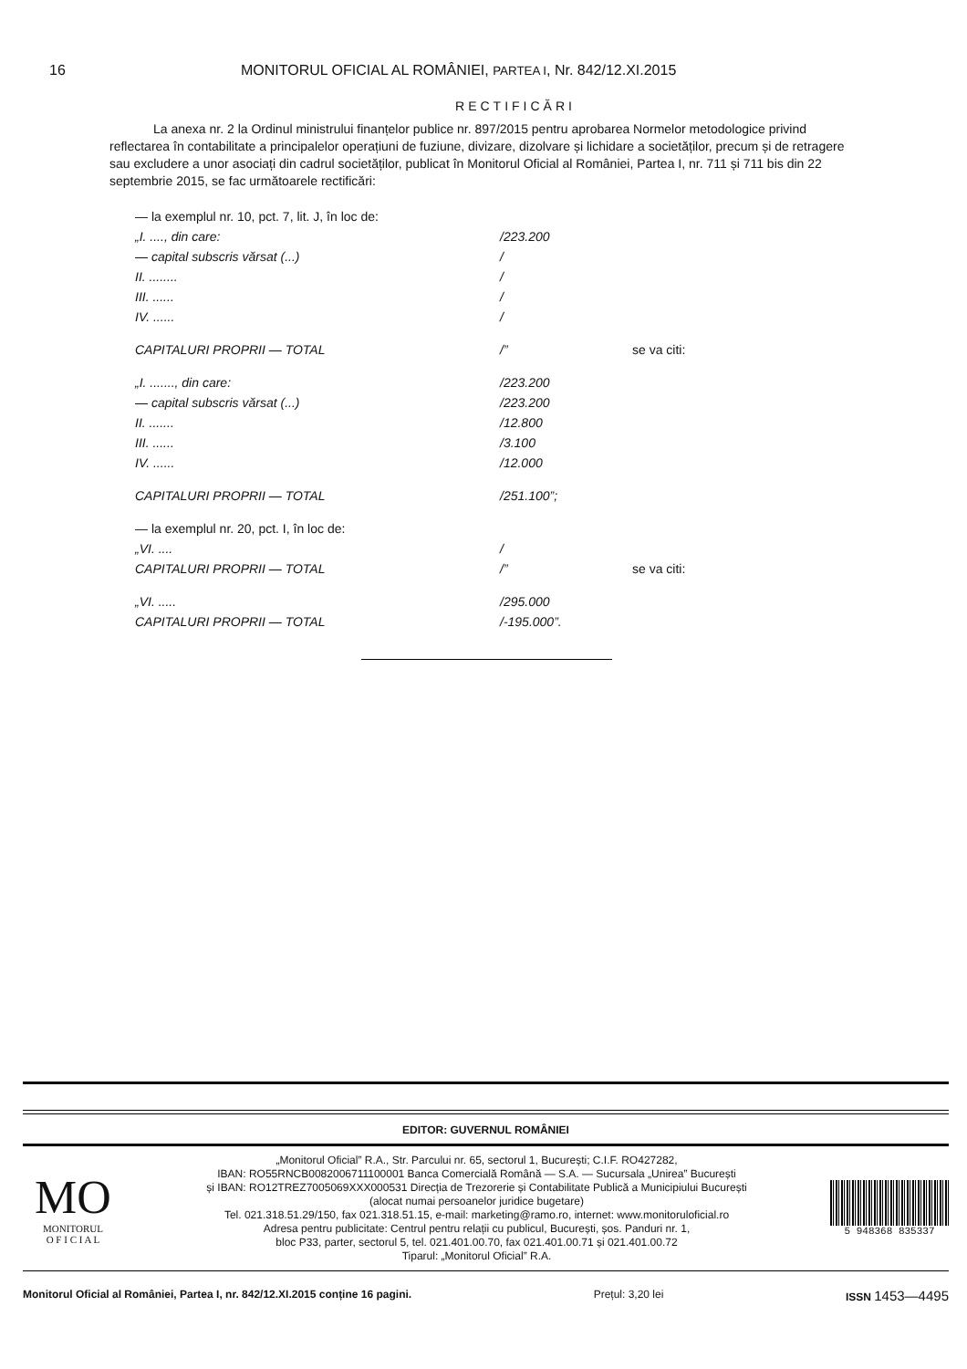16 MONITORUL OFICIAL AL ROMÂNIEI, PARTEA I, Nr. 842/12.XI.2015
RECTIFICĂRI
La anexa nr. 2 la Ordinul ministrului finanțelor publice nr. 897/2015 pentru aprobarea Normelor metodologice privind reflectarea în contabilitate a principalelor operațiuni de fuziune, divizare, dizolvare și lichidare a societăților, precum și de retragere sau excludere a unor asociați din cadrul societăților, publicat în Monitorul Oficial al României, Partea I, nr. 711 și 711 bis din 22 septembrie 2015, se fac următoarele rectificări:
| — la exemplul nr. 10, pct. 7, lit. J, în loc de: | | |
| „I. ...., din care: | /223.200 | |
| — capital subscris vărsat (...) | / | |
| II. ........ | / | |
| III. ...... | / | |
| IV. ...... | / | |
| CAPITALURI PROPRII — TOTAL | /” | se va citi: |
| „I. ......., din care: | /223.200 | |
| — capital subscris vărsat (...) | /223.200 | |
| II. ....... | /12.800 | |
| III. ...... | /3.100 | |
| IV. ...... | /12.000 | |
| CAPITALURI PROPRII — TOTAL | /251.100”; | |
| — la exemplul nr. 20, pct. I, în loc de: | | |
| „VI. .... | / | |
| CAPITALURI PROPRII — TOTAL | /” | se va citi: |
| „VI. ..... | /295.000 | |
| CAPITALURI PROPRII — TOTAL | /-195.000”. | |
EDITOR: GUVERNUL ROMÂNIEI
MO
MONITORUL
O F I C I A L
„Monitorul Oficial” R.A., Str. Parcului nr. 65, sectorul 1, București; C.I.F. RO427282,
IBAN: RO55RNCB0082006711100001 Banca Comercială Română — S.A. — Sucursala „Unirea” București
și IBAN: RO12TREZ7005069XXX000531 Direcția de Trezorerie și Contabilitate Publică a Municipiului București
(alocat numai persoanelor juridice bugetare)
Tel. 021.318.51.29/150, fax 021.318.51.15, e-mail: marketing@ramo.ro, internet: www.monitoruloficial.ro
Adresa pentru publicitate: Centrul pentru relații cu publicul, București, șos. Panduri nr. 1,
bloc P33, parter, sectorul 5, tel. 021.401.00.70, fax 021.401.00.71 și 021.401.00.72
Tiparul: „Monitorul Oficial” R.A.
5 948368 835337
Monitorul Oficial al României, Partea I, nr. 842/12.XI.2015 conține 16 pagini. Prețul: 3,20 lei ISSN 1453—4495